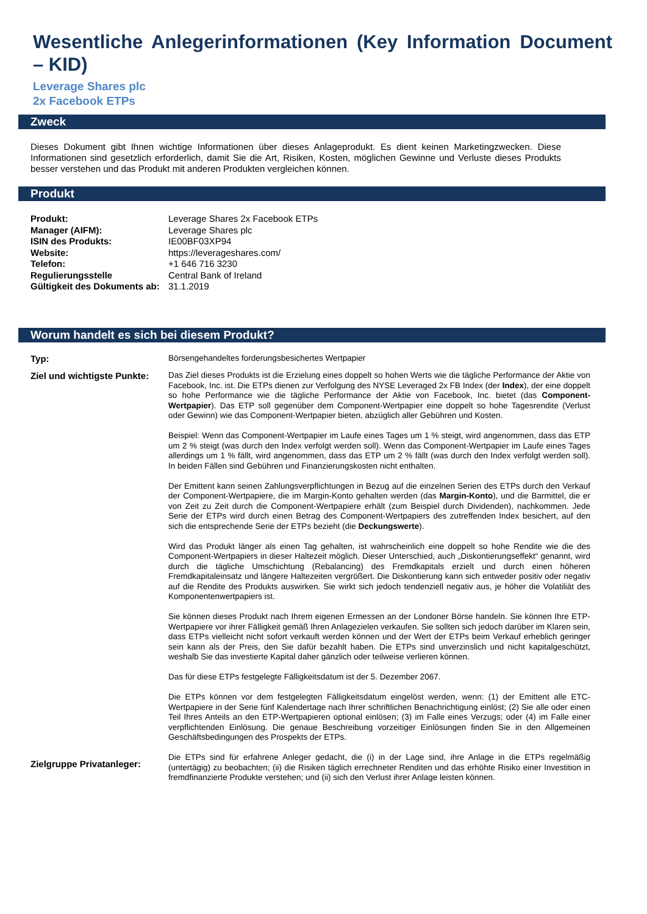Wesentliche Anlegerinformationen (Key Information Document – KID)
Leverage Shares plc
2x Facebook ETPs
Zweck
Dieses Dokument gibt Ihnen wichtige Informationen über dieses Anlageprodukt. Es dient keinen Marketingzwecken. Diese Informationen sind gesetzlich erforderlich, damit Sie die Art, Risiken, Kosten, möglichen Gewinne und Verluste dieses Produkts besser verstehen und das Produkt mit anderen Produkten vergleichen können.
Produkt
| Produkt: | Leverage Shares 2x Facebook ETPs |
| Manager (AIFM): | Leverage Shares plc |
| ISIN des Produkts: | IE00BF03XP94 |
| Website: | https://leverageshares.com/ |
| Telefon: | +1 646 716 3230 |
| Regulierungsstelle | Central Bank of Ireland |
| Gültigkeit des Dokuments ab: | 31.1.2019 |
Worum handelt es sich bei diesem Produkt?
| Typ: | Börsengehandeltes forderungsbesichertes Wertpapier |
| Ziel und wichtigste Punkte: | Das Ziel dieses Produkts ist die Erzielung eines doppelt so hohen Werts wie die tägliche Performance der Aktie von Facebook, Inc. ist. Die ETPs dienen zur Verfolgung des NYSE Leveraged 2x FB Index (der Index ), der eine doppelt so hohe Performance wie die tägliche Performance der Aktie von Facebook, Inc. bietet (das Component-Wertpapier ). Das ETP soll gegenüber dem Component-Wertpapier eine doppelt so hohe Tagesrendite (Verlust oder Gewinn) wie das Component-Wertpapier bieten, abzüglich aller Gebühren und Kosten. Beispiel: Wenn das Component-Wertpapier im Laufe eines Tages um 1 % steigt, wird angenommen, dass das ETP um 2 % steigt (was durch den Index verfolgt werden soll). Wenn das Component-Wertpapier im Laufe eines Tages allerdings um 1 % fällt, wird angenommen, dass das ETP um 2 % fällt (was durch den Index verfolgt werden soll). In beiden Fällen sind Gebühren und Finanzierungskosten nicht enthalten. Der Emittent kann seinen Zahlungsverpflichtungen in Bezug auf die einzelnen Serien des ETPs durch den Verkauf der Component-Wertpapiere, die im Margin-Konto gehalten werden (das Margin-Konto ), und die Barmittel, die er von Zeit zu Zeit durch die Component-Wertpapiere erhält (zum Beispiel durch Dividenden), nachkommen. Jede Serie der ETPs wird durch einen Betrag des Component-Wertpapiers des zutreffenden Index besichert, auf den sich die entsprechende Serie der ETPs bezieht (die Deckungswerte ). Wird das Produkt länger als einen Tag gehalten, ist wahrscheinlich eine doppelt so hohe Rendite wie die des Component-Wertpapiers in dieser Haltezeit möglich. Dieser Unterschied, auch „Diskontierungseffekt“ genannt, wird durch die tägliche Umschichtung (Rebalancing) des Fremdkapitals erzielt und durch einen höheren Fremdkapitaleinsatz und längere Haltezeiten vergrößert. Die Diskontierung kann sich entweder positiv oder negativ auf die Rendite des Produkts auswirken. Sie wirkt sich jedoch tendenziell negativ aus, je höher die Volatiliät des Komponentenwertpapiers ist. Sie können dieses Produkt nach Ihrem eigenen Ermessen an der Londoner Börse handeln. Sie können Ihre ETP-Wertpapiere vor ihrer Fälligkeit gemäß Ihren Anlagezielen verkaufen. Sie sollten sich jedoch darüber im Klaren sein, dass ETPs vielleicht nicht sofort verkauft werden können und der Wert der ETPs beim Verkauf erheblich geringer sein kann als der Preis, den Sie dafür bezahlt haben. Die ETPs sind unverzinslich und nicht kapitalgeschützt, weshalb Sie das investierte Kapital daher gänzlich oder teilweise verlieren können. Das für diese ETPs festgelegte Fälligkeitsdatum ist der 5. Dezember 2067. Die ETPs können vor dem festgelegten Fälligkeitsdatum eingelöst werden, wenn: (1) der Emittent alle ETC-Wertpapiere in der Serie fünf Kalendertage nach Ihrer schriftlichen Benachrichtigung einlöst; (2) Sie alle oder einen Teil Ihres Anteils an den ETP-Wertpapieren optional einlösen; (3) im Falle eines Verzugs; oder (4) im Falle einer verpflichtenden Einlösung. Die genaue Beschreibung vorzeitiger Einlösungen finden Sie in den Allgemeinen Geschäftsbedingungen des Prospekts der ETPs. |
| Zielgruppe Privatanleger: | Die ETPs sind für erfahrene Anleger gedacht, die (i) in der Lage sind, ihre Anlage in die ETPs regelmäßig (untertägig) zu beobachten; (ii) die Risiken täglich errechneter Renditen und das erhöhte Risiko einer Investition in fremdfinanzierte Produkte verstehen; und (ii) sich den Verlust ihrer Anlage leisten können. |